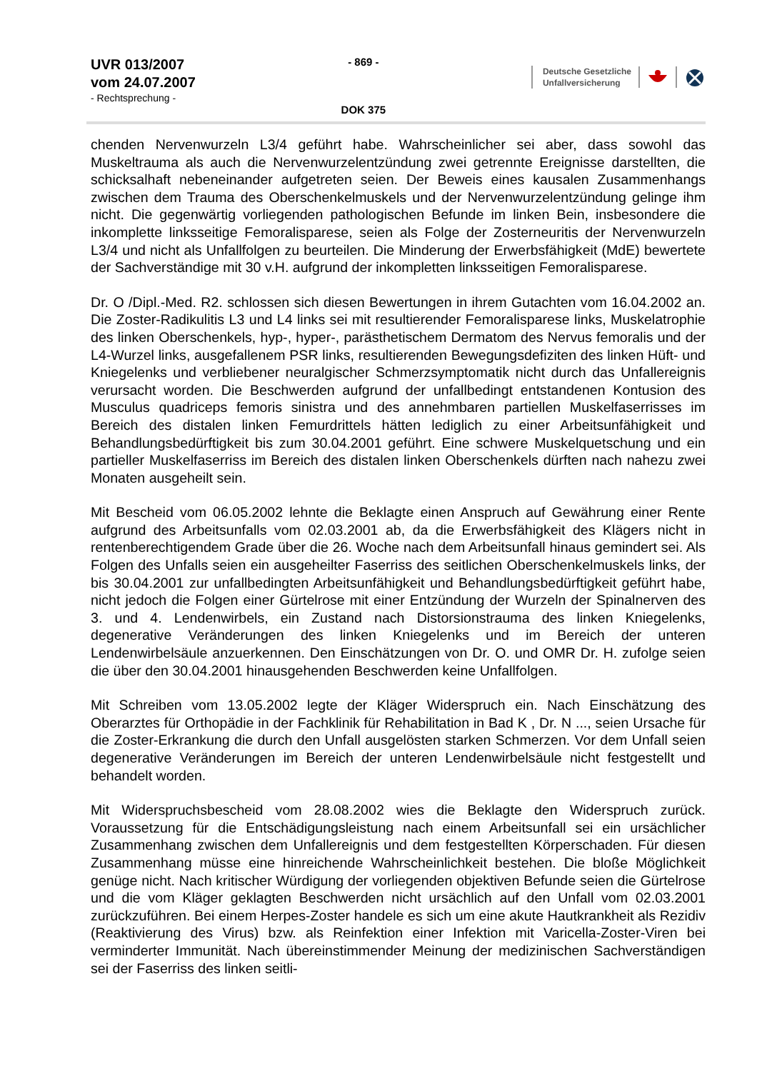UVR 013/2007
vom 24.07.2007
- Rechtsprechung -
- 869 -
DOK 375
Deutsche Gesetzliche
Unfallversicherung
chenden Nervenwurzeln L3/4 geführt habe. Wahrscheinlicher sei aber, dass sowohl das Muskeltrauma als auch die Nervenwurzelentzündung zwei getrennte Ereignisse darstellten, die schicksalhaft nebeneinander aufgetreten seien. Der Beweis eines kausalen Zusammenhangs zwischen dem Trauma des Oberschenkelmuskels und der Nervenwurzelentzündung gelinge ihm nicht. Die gegenwärtig vorliegenden pathologischen Befunde im linken Bein, insbesondere die inkomplette linksseitige Femoralisparese, seien als Folge der Zosterneuritis der Nervenwurzeln L3/4 und nicht als Unfallfolgen zu beurteilen. Die Minderung der Erwerbsfähigkeit (MdE) bewertete der Sachverständige mit 30 v.H. aufgrund der inkompletten linksseitigen Femoralisparese.
Dr. O /Dipl.-Med. R2. schlossen sich diesen Bewertungen in ihrem Gutachten vom 16.04.2002 an. Die Zoster-Radikulitis L3 und L4 links sei mit resultierender Femoralisparese links, Muskelatrophie des linken Oberschenkels, hyp-, hyper-, parästhetischem Dermatom des Nervus femoralis und der L4-Wurzel links, ausgefallenem PSR links, resultierenden Bewegungsdefiziten des linken Hüft- und Kniegelenks und verbliebener neuralgischer Schmerzsymptomatik nicht durch das Unfallereignis verursacht worden. Die Beschwerden aufgrund der unfallbedingt entstandenen Kontusion des Musculus quadriceps femoris sinistra und des annehmbaren partiellen Muskelfaserrisses im Bereich des distalen linken Femurdrittels hätten lediglich zu einer Arbeitsunfähigkeit und Behandlungsbedürftigkeit bis zum 30.04.2001 geführt. Eine schwere Muskelquetschung und ein partieller Muskelfaserriss im Bereich des distalen linken Oberschenkels dürften nach nahezu zwei Monaten ausgeheilt sein.
Mit Bescheid vom 06.05.2002 lehnte die Beklagte einen Anspruch auf Gewährung einer Rente aufgrund des Arbeitsunfalls vom 02.03.2001 ab, da die Erwerbsfähigkeit des Klägers nicht in rentenberechtigendem Grade über die 26. Woche nach dem Arbeitsunfall hinaus gemindert sei. Als Folgen des Unfalls seien ein ausgeheilter Faserriss des seitlichen Oberschenkelmuskels links, der bis 30.04.2001 zur unfallbedingten Arbeitsunfähigkeit und Behandlungsbedürftigkeit geführt habe, nicht jedoch die Folgen einer Gürtelrose mit einer Entzündung der Wurzeln der Spinalnerven des 3. und 4. Lendenwirbels, ein Zustand nach Distorsionstrauma des linken Kniegelenks, degenerative Veränderungen des linken Kniegelenks und im Bereich der unteren Lendenwirbelsäule anzuerkennen. Den Einschätzungen von Dr. O. und OMR Dr. H. zufolge seien die über den 30.04.2001 hinausgehenden Beschwerden keine Unfallfolgen.
Mit Schreiben vom 13.05.2002 legte der Kläger Widerspruch ein. Nach Einschätzung des Oberarztes für Orthopädie in der Fachklinik für Rehabilitation in Bad K , Dr. N ..., seien Ursache für die Zoster-Erkrankung die durch den Unfall ausgelösten starken Schmerzen. Vor dem Unfall seien degenerative Veränderungen im Bereich der unteren Lendenwirbelsäule nicht festgestellt und behandelt worden.
Mit Widerspruchsbescheid vom 28.08.2002 wies die Beklagte den Widerspruch zurück. Voraussetzung für die Entschädigungsleistung nach einem Arbeitsunfall sei ein ursächlicher Zusammenhang zwischen dem Unfallereignis und dem festgestellten Körperschaden. Für diesen Zusammenhang müsse eine hinreichende Wahrscheinlichkeit bestehen. Die bloße Möglichkeit genüge nicht. Nach kritischer Würdigung der vorliegenden objektiven Befunde seien die Gürtelrose und die vom Kläger geklagten Beschwerden nicht ursächlich auf den Unfall vom 02.03.2001 zurückzuführen. Bei einem Herpes-Zoster handele es sich um eine akute Hautkrankheit als Rezidiv (Reaktivierung des Virus) bzw. als Reinfektion einer Infektion mit Varicella-Zoster-Viren bei verminderter Immunität. Nach übereinstimmender Meinung der medizinischen Sachverständigen sei der Faserriss des linken seitli-